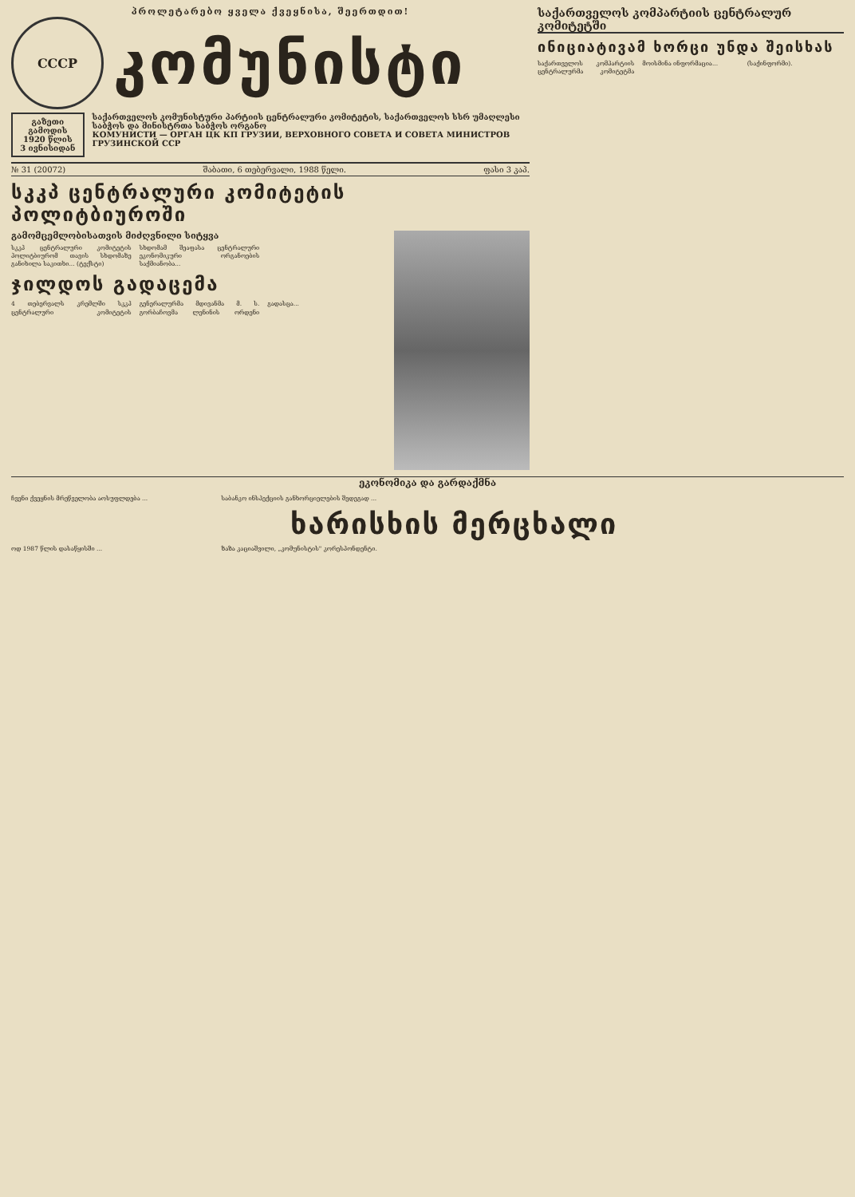პროლეტარებო ყველა ქვეყნისა, შეერთდით!
СССР
კომუნისტი
გაზეთი გამოდის
1920 წლის
3 ივნისიდან
საქართველოს კომუნისტური პარტიის ცენტრალური კომიტეტის, საქართველოს სსრ უმაღლესი საბჭოს და მინისტრთა საბჭოს ორგანო
КОМУНИСТИ — ОРГАН ЦК КП ГРУЗИИ, ВЕРХОВНОГО СОВЕТА И СОВЕТА МИНИСТРОВ ГРУЗИНСКОЙ ССР
№ 31 (20072) შაბათი, 6 თებერვალი, 1988 წელი. ფასი 3 კაპ.
სკკპ ცენტრალური კომიტეტის პოლიტბიუროში
გამომცემლობისათვის მიძღვნილი სიტყვა
სკკპ ცენტრალური კომიტეტის პოლიტბიურომ თავის სხდომაზე განიხილა საკითხი... (ტექსტი)
სხდომამ შეაფასა ცენტრალური ეკონომიკური ორგანოების საქმიანობა...
ჯილდოს გადაცემა
4 თებერვალს კრემლში სკკპ ცენტრალური კომიტეტის გენერალურმა მდივანმა მ. ს. გორბაჩოვმა ლენინის ორდენი გადასცა...
საქართველოს კომპარტიის ცენტრალურ კომიტეტში
ინიციატივამ ხორცი უნდა შეისხას
საქართველოს კომპარტიის ცენტრალურმა კომიტეტმა მოისმინა ინფორმაცია...
(საქინფორმი).
ეკონომიკა და გარდაქმნა
ჩვენი ქვეყნის მრეწველობა აოსუფლდება ...
საბანკო ინსპექციის განხორციელების შედეგად ...
ხარისხის მერცხალი
ოდ 1987 წლის დასაწყისში ...
ზაზა კაციაშვილი, „კომუნისტის" კორესპონდენტი.